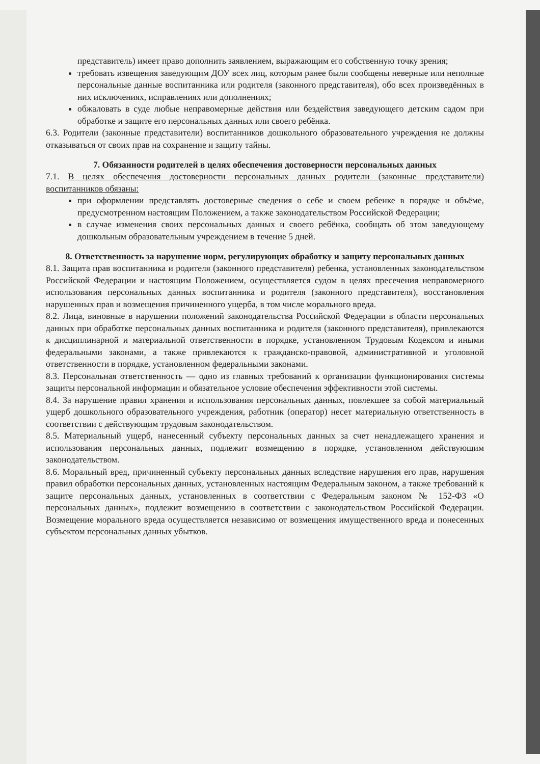представитель) имеет право дополнить заявлением, выражающим его собственную точку зрения;
требовать извещения заведующим ДОУ всех лиц, которым ранее были сообщены неверные или неполные персональные данные воспитанника или родителя (законного представителя), обо всех произведённых в них исключениях, исправлениях или дополнениях;
обжаловать в суде любые неправомерные действия или бездействия заведующего детским садом при обработке и защите его персональных данных или своего ребёнка.
6.3. Родители (законные представители) воспитанников дошкольного образовательного учреждения не должны отказываться от своих прав на сохранение и защиту тайны.
7. Обязанности родителей в целях обеспечения достоверности персональных данных
7.1. В целях обеспечения достоверности персональных данных родители (законные представители) воспитанников обязаны:
при оформлении представлять достоверные сведения о себе и своем ребенке в порядке и объёме, предусмотренном настоящим Положением, а также законодательством Российской Федерации;
в случае изменения своих персональных данных и своего ребёнка, сообщать об этом заведующему дошкольным образовательным учреждением в течение 5 дней.
8. Ответственность за нарушение норм, регулирующих обработку и защиту персональных данных
8.1. Защита прав воспитанника и родителя (законного представителя) ребенка, установленных законодательством Российской Федерации и настоящим Положением, осуществляется судом в целях пресечения неправомерного использования персональных данных воспитанника и родителя (законного представителя), восстановления нарушенных прав и возмещения причиненного ущерба, в том числе морального вреда.
8.2. Лица, виновные в нарушении положений законодательства Российской Федерации в области персональных данных при обработке персональных данных воспитанника и родителя (законного представителя), привлекаются к дисциплинарной и материальной ответственности в порядке, установленном Трудовым Кодексом и иными федеральными законами, а также привлекаются к гражданско-правовой, административной и уголовной ответственности в порядке, установленном федеральными законами.
8.3. Персональная ответственность — одно из главных требований к организации функционирования системы защиты персональной информации и обязательное условие обеспечения эффективности этой системы.
8.4. За нарушение правил хранения и использования персональных данных, повлекшее за собой материальный ущерб дошкольного образовательного учреждения, работник (оператор) несет материальную ответственность в соответствии с действующим трудовым законодательством.
8.5. Материальный ущерб, нанесенный субъекту персональных данных за счет ненадлежащего хранения и использования персональных данных, подлежит возмещению в порядке, установленном действующим законодательством.
8.6. Моральный вред, причиненный субъекту персональных данных вследствие нарушения его прав, нарушения правил обработки персональных данных, установленных настоящим Федеральным законом, а также требований к защите персональных данных, установленных в соответствии с Федеральным законом № 152-ФЗ «О персональных данных», подлежит возмещению в соответствии с законодательством Российской Федерации. Возмещение морального вреда осуществляется независимо от возмещения имущественного вреда и понесенных субъектом персональных данных убытков.